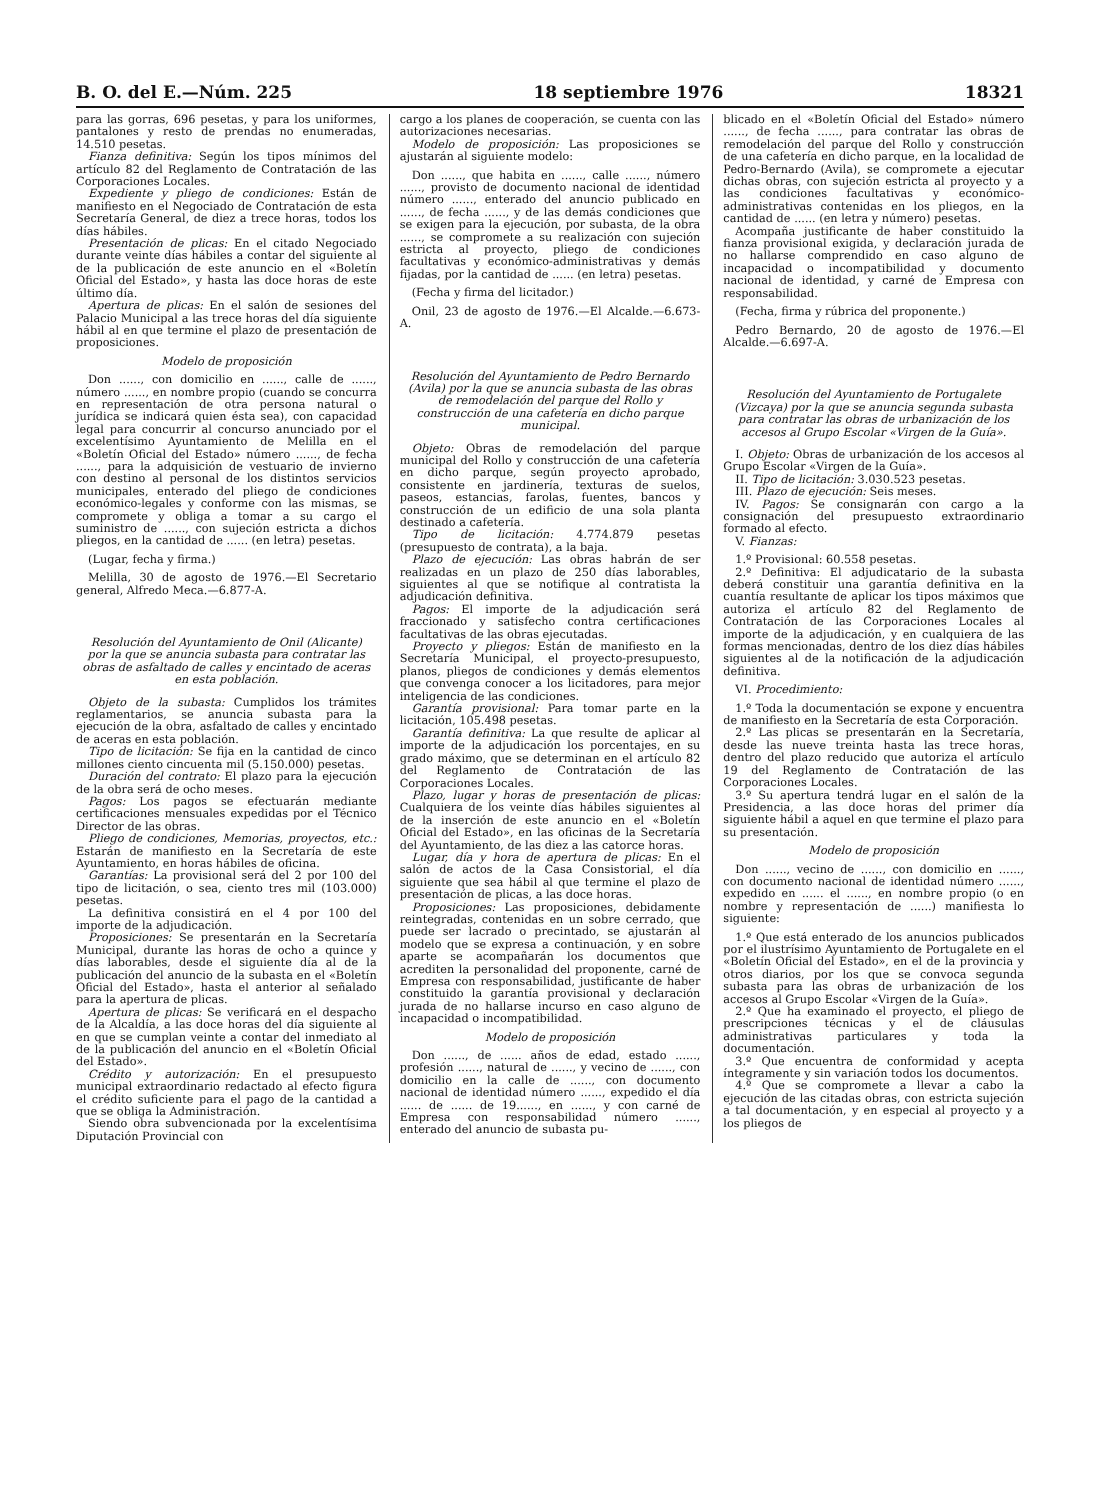B. O. del E.—Núm. 225 18 septiembre 1976 18321
para las gorras, 696 pesetas, y para los uniformes, pantalones y resto de prendas no enumeradas, 14.510 pesetas.
Fianza definitiva: Según los tipos mínimos del artículo 82 del Reglamento de Contratación de las Corporaciones Locales.
Expediente y pliego de condiciones: Están de manifiesto en el Negociado de Contratación de esta Secretaría General, de diez a trece horas, todos los días hábiles.
Presentación de plicas: En el citado Negociado durante veinte días hábiles a contar del siguiente al de la publicación de este anuncio en el «Boletín Oficial del Estado», y hasta las doce horas de este último día.
Apertura de plicas: En el salón de sesiones del Palacio Municipal a las trece horas del día siguiente hábil al en que termine el plazo de presentación de proposiciones.
Modelo de proposición
Don ......, con domicilio en ......, calle de ......, número ......, en nombre propio (cuando se concurra en representación de otra persona natural o jurídica se indicará quien ésta sea), con capacidad legal para concurrir al concurso anunciado por el excelentísimo Ayuntamiento de Melilla en el «Boletín Oficial del Estado» número ......, de fecha ......, para la adquisición de vestuario de invierno con destino al personal de los distintos servicios municipales, enterado del pliego de condiciones económico-legales y conforme con las mismas, se compromete y obliga a tomar a su cargo el suministro de ......, con sujeción estricta a dichos pliegos, en la cantidad de ...... (en letra) pesetas.
(Lugar, fecha y firma.)
Melilla, 30 de agosto de 1976.—El Secretario general, Alfredo Meca.—6.877-A.
Resolución del Ayuntamiento de Onil (Alicante) por la que se anuncia subasta para contratar las obras de asfaltado de calles y encintado de aceras en esta población.
Objeto de la subasta: Cumplidos los trámites reglamentarios, se anuncia subasta para la ejecución de la obra, asfaltado de calles y encintado de aceras en esta población.
Tipo de licitación: Se fija en la cantidad de cinco millones ciento cincuenta mil (5.150.000) pesetas.
Duración del contrato: El plazo para la ejecución de la obra será de ocho meses.
Pagos: Los pagos se efectuarán mediante certificaciones mensuales expedidas por el Técnico Director de las obras.
Pliego de condiciones, Memorias, proyectos, etc.: Estarán de manifiesto en la Secretaría de este Ayuntamiento, en horas hábiles de oficina.
Garantías: La provisional será del 2 por 100 del tipo de licitación, o sea, ciento tres mil (103.000) pesetas.
La definitiva consistirá en el 4 por 100 del importe de la adjudicación.
Proposiciones: Se presentarán en la Secretaría Municipal, durante las horas de ocho a quince y días laborables, desde el siguiente día al de la publicación del anuncio de la subasta en el «Boletín Oficial del Estado», hasta el anterior al señalado para la apertura de plicas.
Apertura de plicas: Se verificará en el despacho de la Alcaldía, a las doce horas del día siguiente al en que se cumplan veinte a contar del inmediato al de la publicación del anuncio en el «Boletín Oficial del Estado».
Crédito y autorización: En el presupuesto municipal extraordinario redactado al efecto figura el crédito suficiente para el pago de la cantidad a que se obliga la Administración.
Siendo obra subvencionada por la excelentísima Diputación Provincial con
cargo a los planes de cooperación, se cuenta con las autorizaciones necesarias.
Modelo de proposición: Las proposiciones se ajustarán al siguiente modelo:
Don ......, que habita en ......, calle ......, número ......, provisto de documento nacional de identidad número ......, enterado del anuncio publicado en ......, de fecha ......, y de las demás condiciones que se exigen para la ejecución, por subasta, de la obra ......, se compromete a su realización con sujeción estricta al proyecto, pliego de condiciones facultativas y económico-administrativas y demás fijadas, por la cantidad de ...... (en letra) pesetas.
(Fecha y firma del licitador.)
Onil, 23 de agosto de 1976.—El Alcalde.—6.673-A.
Resolución del Ayuntamiento de Pedro Bernardo (Avila) por la que se anuncia subasta de las obras de remodelación del parque del Rollo y construcción de una cafetería en dicho parque municipal.
Objeto: Obras de remodelación del parque municipal del Rollo y construcción de una cafetería en dicho parque, según proyecto aprobado, consistente en jardinería, texturas de suelos, paseos, estancias, farolas, fuentes, bancos y construcción de un edificio de una sola planta destinado a cafetería.
Tipo de licitación: 4.774.879 pesetas (presupuesto de contrata), a la baja.
Plazo de ejecución: Las obras habrán de ser realizadas en un plazo de 250 días laborables, siguientes al que se notifique al contratista la adjudicación definitiva.
Pagos: El importe de la adjudicación será fraccionado y satisfecho contra certificaciones facultativas de las obras ejecutadas.
Proyecto y pliegos: Están de manifiesto en la Secretaría Municipal, el proyecto-presupuesto, planos, pliegos de condiciones y demás elementos que convenga conocer a los licitadores, para mejor inteligencia de las condiciones.
Garantía provisional: Para tomar parte en la licitación, 105.498 pesetas.
Garantía definitiva: La que resulte de aplicar al importe de la adjudicación los porcentajes, en su grado máximo, que se determinan en el artículo 82 del Reglamento de Contratación de las Corporaciones Locales.
Plazo, lugar y horas de presentación de plicas: Cualquiera de los veinte días hábiles siguientes al de la inserción de este anuncio en el «Boletín Oficial del Estado», en las oficinas de la Secretaría del Ayuntamiento, de las diez a las catorce horas.
Lugar, día y hora de apertura de plicas: En el salón de actos de la Casa Consistorial, el día siguiente que sea hábil al que termine el plazo de presentación de plicas, a las doce horas.
Proposiciones: Las proposiciones, debidamente reintegradas, contenidas en un sobre cerrado, que puede ser lacrado o precintado, se ajustarán al modelo que se expresa a continuación, y en sobre aparte se acompañarán los documentos que acrediten la personalidad del proponente, carné de Empresa con responsabilidad, justificante de haber constituido la garantía provisional y declaración jurada de no hallarse incurso en caso alguno de incapacidad o incompatibilidad.
Modelo de proposición
Don ......, de ...... años de edad, estado ......, profesión ......, natural de ......, y vecino de ......, con domicilio en la calle de ......, con documento nacional de identidad número ......, expedido el día ...... de ...... de 19......, en ......, y con carné de Empresa con responsabilidad número ......, enterado del anuncio de subasta pu-
blicado en el «Boletín Oficial del Estado» número ......, de fecha ......, para contratar las obras de remodelación del parque del Rollo y construcción de una cafetería en dicho parque, en la localidad de Pedro-Bernardo (Avila), se compromete a ejecutar dichas obras, con sujeción estricta al proyecto y a las condiciones facultativas y económico-administrativas contenidas en los pliegos, en la cantidad de ...... (en letra y número) pesetas.
Acompaña justificante de haber constituido la fianza provisional exigida, y declaración jurada de no hallarse comprendido en caso alguno de incapacidad o incompatibilidad y documento nacional de identidad, y carné de Empresa con responsabilidad.
(Fecha, firma y rúbrica del proponente.)
Pedro Bernardo, 20 de agosto de 1976.—El Alcalde.—6.697-A.
Resolución del Ayuntamiento de Portugalete (Vizcaya) por la que se anuncia segunda subasta para contratar las obras de urbanización de los accesos al Grupo Escolar «Virgen de la Guía».
I. Objeto: Obras de urbanización de los accesos al Grupo Escolar «Virgen de la Guía».
II. Tipo de licitación: 3.030.523 pesetas.
III. Plazo de ejecución: Seis meses.
IV. Pagos: Se consignarán con cargo a la consignación del presupuesto extraordinario formado al efecto.
V. Fianzas:
1.º Provisional: 60.558 pesetas.
2.º Definitiva: El adjudicatario de la subasta deberá constituir una garantía definitiva en la cuantía resultante de aplicar los tipos máximos que autoriza el artículo 82 del Reglamento de Contratación de las Corporaciones Locales al importe de la adjudicación, y en cualquiera de las formas mencionadas, dentro de los diez días hábiles siguientes al de la notificación de la adjudicación definitiva.
VI. Procedimiento:
1.º Toda la documentación se expone y encuentra de manifiesto en la Secretaría de esta Corporación.
2.º Las plicas se presentarán en la Secretaría, desde las nueve treinta hasta las trece horas, dentro del plazo reducido que autoriza el artículo 19 del Reglamento de Contratación de las Corporaciones Locales.
3.º Su apertura tendrá lugar en el salón de la Presidencia, a las doce horas del primer día siguiente hábil a aquel en que termine el plazo para su presentación.
Modelo de proposición
Don ......, vecino de ......, con domicilio en ......, con documento nacional de identidad número ......, expedido en ...... el ......, en nombre propio (o en nombre y representación de ......) manifiesta lo siguiente:
1.º Que está enterado de los anuncios publicados por el ilustrísimo Ayuntamiento de Portugalete en el «Boletín Oficial del Estado», en el de la provincia y otros diarios, por los que se convoca segunda subasta para las obras de urbanización de los accesos al Grupo Escolar «Virgen de la Guía».
2.º Que ha examinado el proyecto, el pliego de prescripciones técnicas y el de cláusulas administrativas particulares y toda la documentación.
3.º Que encuentra de conformidad y acepta íntegramente y sin variación todos los documentos.
4.º Que se compromete a llevar a cabo la ejecución de las citadas obras, con estricta sujeción a tal documentación, y en especial al proyecto y a los pliegos de